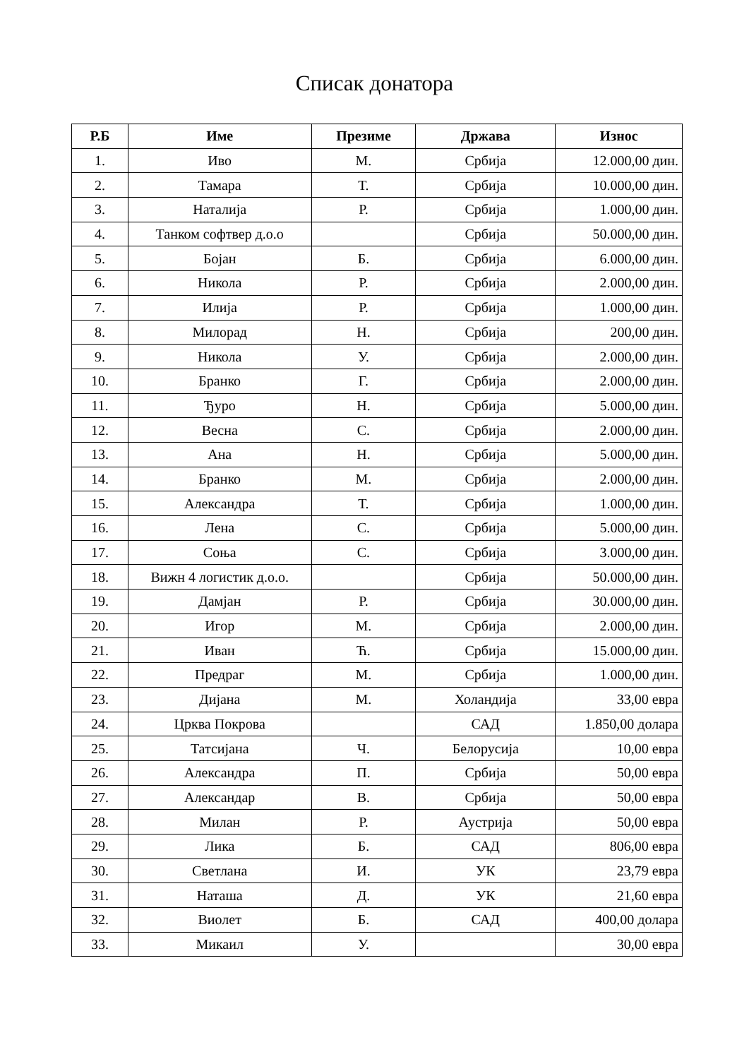Списак донатора
| Р.Б | Име | Презиме | Држава | Износ |
| --- | --- | --- | --- | --- |
| 1. | Иво | М. | Србија | 12.000,00 дин. |
| 2. | Тамара | Т. | Србија | 10.000,00 дин. |
| 3. | Наталија | Р. | Србија | 1.000,00 дин. |
| 4. | Танком софтвер д.о.о | | Србија | 50.000,00 дин. |
| 5. | Бојан | Б. | Србија | 6.000,00 дин. |
| 6. | Никола | Р. | Србија | 2.000,00 дин. |
| 7. | Илија | Р. | Србија | 1.000,00 дин. |
| 8. | Милорад | Н. | Србија | 200,00 дин. |
| 9. | Никола | У. | Србија | 2.000,00 дин. |
| 10. | Бранко | Г. | Србија | 2.000,00 дин. |
| 11. | Ђуро | Н. | Србија | 5.000,00 дин. |
| 12. | Весна | С. | Србија | 2.000,00 дин. |
| 13. | Ана | Н. | Србија | 5.000,00 дин. |
| 14. | Бранко | М. | Србија | 2.000,00 дин. |
| 15. | Александра | Т. | Србија | 1.000,00 дин. |
| 16. | Лена | С. | Србија | 5.000,00 дин. |
| 17. | Соња | С. | Србија | 3.000,00 дин. |
| 18. | Вижн 4 логистик д.о.о. | | Србија | 50.000,00 дин. |
| 19. | Дамјан | Р. | Србија | 30.000,00 дин. |
| 20. | Игор | М. | Србија | 2.000,00 дин. |
| 21. | Иван | Ћ. | Србија | 15.000,00 дин. |
| 22. | Предраг | М. | Србија | 1.000,00 дин. |
| 23. | Дијана | М. | Холандија | 33,00 евра |
| 24. | Црква Покрова | | САД | 1.850,00 долара |
| 25. | Татсијана | Ч. | Белорусија | 10,00 евра |
| 26. | Александра | П. | Србија | 50,00 евра |
| 27. | Александар | В. | Србија | 50,00 евра |
| 28. | Милан | Р. | Аустрија | 50,00 евра |
| 29. | Лика | Б. | САД | 806,00 евра |
| 30. | Светлана | И. | УК | 23,79 евра |
| 31. | Наташа | Д. | УК | 21,60 евра |
| 32. | Виолет | Б. | САД | 400,00 долара |
| 33. | Микаил | У. | | 30,00 евра |